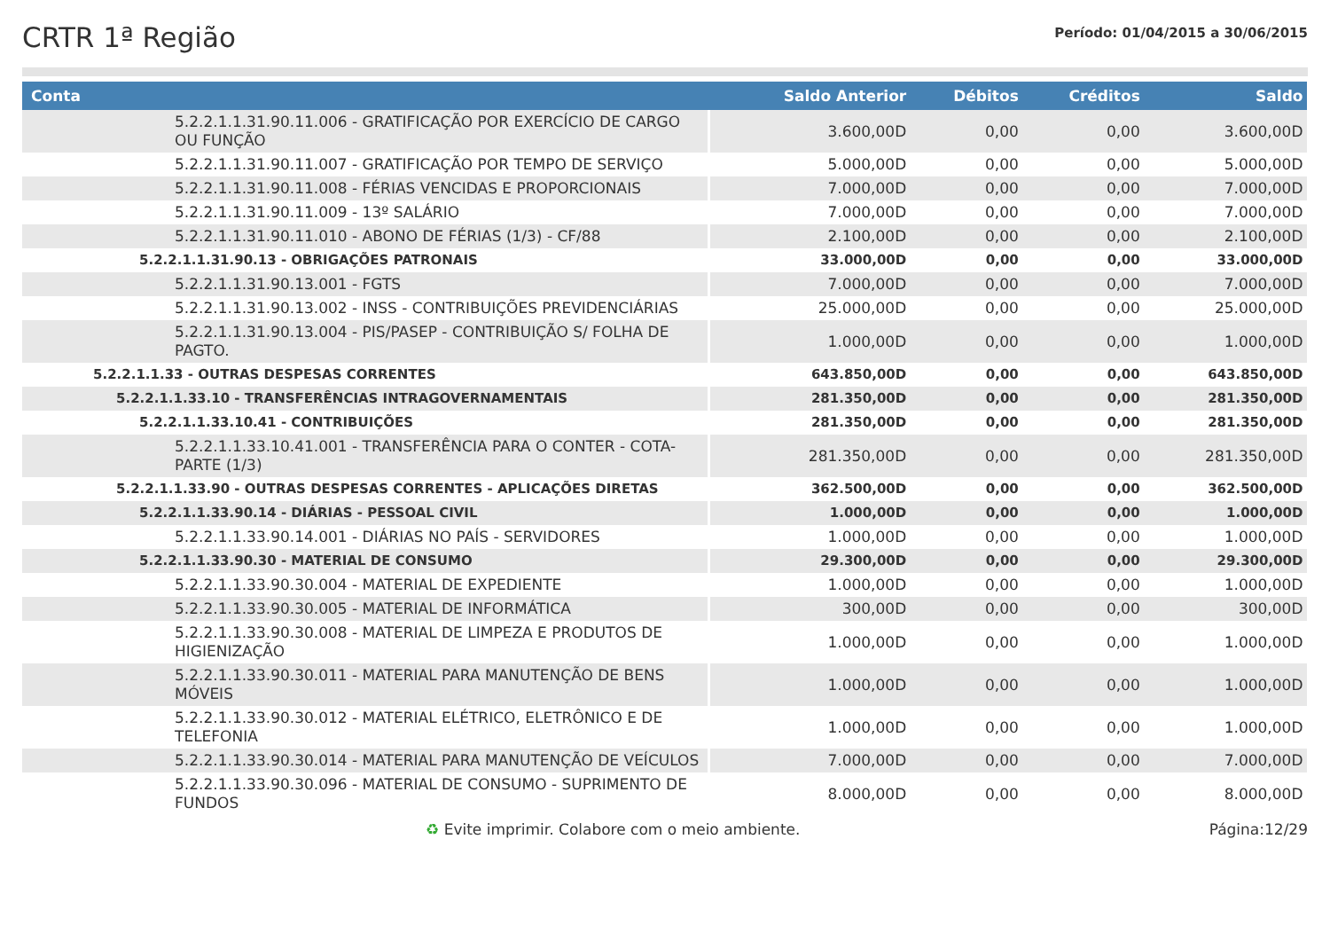CRTR 1ª Região
Período: 01/04/2015 a 30/06/2015
| Conta | Saldo Anterior | Débitos | Créditos | Saldo |
| --- | --- | --- | --- | --- |
| 5.2.2.1.1.31.90.11.006 - GRATIFICAÇÃO POR EXERCÍCIO DE CARGO OU FUNÇÃO | 3.600,00D | 0,00 | 0,00 | 3.600,00D |
| 5.2.2.1.1.31.90.11.007 - GRATIFICAÇÃO POR TEMPO DE SERVIÇO | 5.000,00D | 0,00 | 0,00 | 5.000,00D |
| 5.2.2.1.1.31.90.11.008 - FÉRIAS VENCIDAS E PROPORCIONAIS | 7.000,00D | 0,00 | 0,00 | 7.000,00D |
| 5.2.2.1.1.31.90.11.009 - 13º SALÁRIO | 7.000,00D | 0,00 | 0,00 | 7.000,00D |
| 5.2.2.1.1.31.90.11.010 - ABONO DE FÉRIAS (1/3) - CF/88 | 2.100,00D | 0,00 | 0,00 | 2.100,00D |
| 5.2.2.1.1.31.90.13 - OBRIGAÇÕES PATRONAIS | 33.000,00D | 0,00 | 0,00 | 33.000,00D |
| 5.2.2.1.1.31.90.13.001 - FGTS | 7.000,00D | 0,00 | 0,00 | 7.000,00D |
| 5.2.2.1.1.31.90.13.002 - INSS - CONTRIBUIÇÕES PREVIDENCIÁRIAS | 25.000,00D | 0,00 | 0,00 | 25.000,00D |
| 5.2.2.1.1.31.90.13.004 - PIS/PASEP - CONTRIBUIÇÃO S/ FOLHA DE PAGTO. | 1.000,00D | 0,00 | 0,00 | 1.000,00D |
| 5.2.2.1.1.33 - OUTRAS DESPESAS CORRENTES | 643.850,00D | 0,00 | 0,00 | 643.850,00D |
| 5.2.2.1.1.33.10 - TRANSFERÊNCIAS INTRAGOVERNAMENTAIS | 281.350,00D | 0,00 | 0,00 | 281.350,00D |
| 5.2.2.1.1.33.10.41 - CONTRIBUIÇÕES | 281.350,00D | 0,00 | 0,00 | 281.350,00D |
| 5.2.2.1.1.33.10.41.001 - TRANSFERÊNCIA PARA O CONTER - COTA-PARTE (1/3) | 281.350,00D | 0,00 | 0,00 | 281.350,00D |
| 5.2.2.1.1.33.90 - OUTRAS DESPESAS CORRENTES - APLICAÇÕES DIRETAS | 362.500,00D | 0,00 | 0,00 | 362.500,00D |
| 5.2.2.1.1.33.90.14 - DIÁRIAS - PESSOAL CIVIL | 1.000,00D | 0,00 | 0,00 | 1.000,00D |
| 5.2.2.1.1.33.90.14.001 - DIÁRIAS NO PAÍS - SERVIDORES | 1.000,00D | 0,00 | 0,00 | 1.000,00D |
| 5.2.2.1.1.33.90.30 - MATERIAL DE CONSUMO | 29.300,00D | 0,00 | 0,00 | 29.300,00D |
| 5.2.2.1.1.33.90.30.004 - MATERIAL DE EXPEDIENTE | 1.000,00D | 0,00 | 0,00 | 1.000,00D |
| 5.2.2.1.1.33.90.30.005 - MATERIAL DE INFORMÁTICA | 300,00D | 0,00 | 0,00 | 300,00D |
| 5.2.2.1.1.33.90.30.008 - MATERIAL DE LIMPEZA E PRODUTOS DE HIGIENIZAÇÃO | 1.000,00D | 0,00 | 0,00 | 1.000,00D |
| 5.2.2.1.1.33.90.30.011 - MATERIAL PARA MANUTENÇÃO DE BENS MÓVEIS | 1.000,00D | 0,00 | 0,00 | 1.000,00D |
| 5.2.2.1.1.33.90.30.012 - MATERIAL ELÉTRICO, ELETRÔNICO E DE TELEFONIA | 1.000,00D | 0,00 | 0,00 | 1.000,00D |
| 5.2.2.1.1.33.90.30.014 - MATERIAL PARA MANUTENÇÃO DE VEÍCULOS | 7.000,00D | 0,00 | 0,00 | 7.000,00D |
| 5.2.2.1.1.33.90.30.096 - MATERIAL DE CONSUMO - SUPRIMENTO DE FUNDOS | 8.000,00D | 0,00 | 0,00 | 8.000,00D |
♻ Evite imprimir. Colabore com o meio ambiente.
Página:12/29